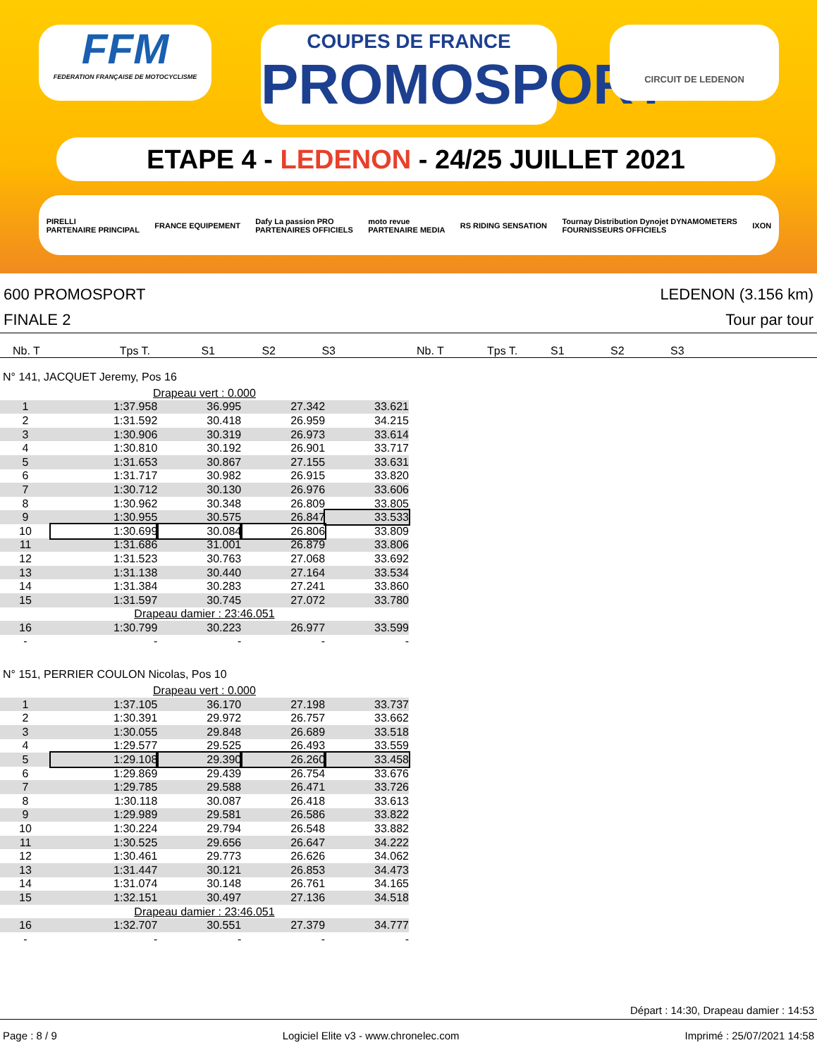FFM
FEDERATION FRANÇAISE DE MOTOCYCLISME
COUPES DE FRANCE
PROMOSPORT
CIRCUIT DE LEDENON
ETAPE 4 - LEDENON - 24/25 JUILLET 2021
PIRELLI
PARTENAIRE PRINCIPAL FRANCE EQUIPEMENT Dafy La passion PRO
PARTENAIRES OFFICIELS moto revue
PARTENAIRE MEDIA RS RIDING SENSATION Tournay Distribution Dynojet DYNAMOMETERS
FOURNISSEURS OFFICIELS IXON
600 PROMOSPORT
FINALE 2
LEDENON (3.156 km)
Tour par tour
Nb. T Tps T. S1 S2 S3 Nb. T Tps T. S1 S2 S3
N° 141, JACQUET Jeremy, Pos 16
| Drapeau vert : 0.000 | | | | | |
| 1 | 1:37.958 | 36.995 | 27.342 | 33.621 | |
| 2 | 1:31.592 | 30.418 | 26.959 | 34.215 | |
| 3 | 1:30.906 | 30.319 | 26.973 | 33.614 | |
| 4 | 1:30.810 | 30.192 | 26.901 | 33.717 | |
| 5 | 1:31.653 | 30.867 | 27.155 | 33.631 | |
| 6 | 1:31.717 | 30.982 | 26.915 | 33.820 | |
| 7 | 1:30.712 | 30.130 | 26.976 | 33.606 | |
| 8 | 1:30.962 | 30.348 | 26.809 | 33.805 | |
| 9 | 1:30.955 | 30.575 | 26.847 | 33.533 | |
| 10 | 1:30.699 | 30.084 | 26.806 | 33.809 | |
| 11 | 1:31.686 | 31.001 | 26.879 | 33.806 | |
| 12 | 1:31.523 | 30.763 | 27.068 | 33.692 | |
| 13 | 1:31.138 | 30.440 | 27.164 | 33.534 | |
| 14 | 1:31.384 | 30.283 | 27.241 | 33.860 | |
| 15 | 1:31.597 | 30.745 | 27.072 | 33.780 | |
| Drapeau damier : 23:46.051 | | | | | |
| 16 | 1:30.799 | 30.223 | 26.977 | 33.599 | |
| - | - | - | - | - | |
N° 151, PERRIER COULON Nicolas, Pos 10
| Drapeau vert : 0.000 | | | | | |
| 1 | 1:37.105 | 36.170 | 27.198 | 33.737 | |
| 2 | 1:30.391 | 29.972 | 26.757 | 33.662 | |
| 3 | 1:30.055 | 29.848 | 26.689 | 33.518 | |
| 4 | 1:29.577 | 29.525 | 26.493 | 33.559 | |
| 5 | 1:29.108 | 29.390 | 26.260 | 33.458 | |
| 6 | 1:29.869 | 29.439 | 26.754 | 33.676 | |
| 7 | 1:29.785 | 29.588 | 26.471 | 33.726 | |
| 8 | 1:30.118 | 30.087 | 26.418 | 33.613 | |
| 9 | 1:29.989 | 29.581 | 26.586 | 33.822 | |
| 10 | 1:30.224 | 29.794 | 26.548 | 33.882 | |
| 11 | 1:30.525 | 29.656 | 26.647 | 34.222 | |
| 12 | 1:30.461 | 29.773 | 26.626 | 34.062 | |
| 13 | 1:31.447 | 30.121 | 26.853 | 34.473 | |
| 14 | 1:31.074 | 30.148 | 26.761 | 34.165 | |
| 15 | 1:32.151 | 30.497 | 27.136 | 34.518 | |
| Drapeau damier : 23:46.051 | | | | | |
| 16 | 1:32.707 | 30.551 | 27.379 | 34.777 | |
| - | - | - | - | - | |
Départ : 14:30, Drapeau damier : 14:53
Page : 8 / 9 Logiciel Elite v3 - www.chronelec.com Imprimé : 25/07/2021 14:58